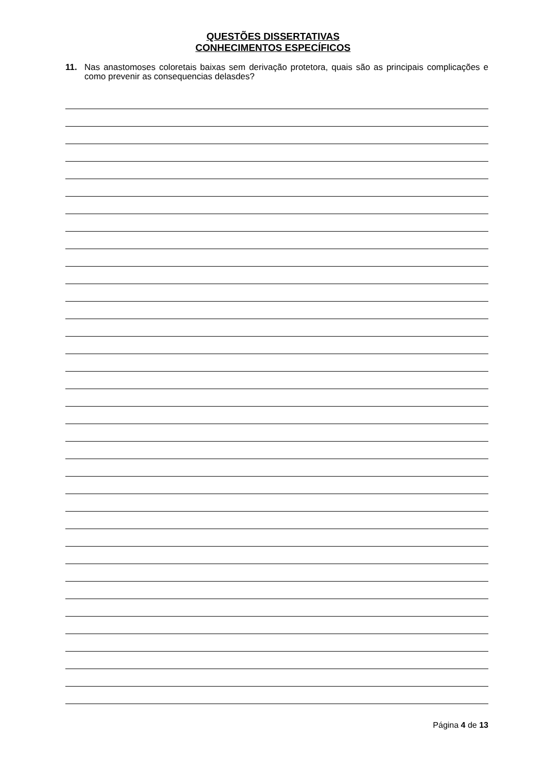QUESTÕES DISSERTATIVAS
CONHECIMENTOS ESPECÍFICOS
11. Nas anastomoses coloretais baixas sem derivação protetora, quais são as principais complicações e como prevenir as consequencias delasdes?
Página 4 de 13